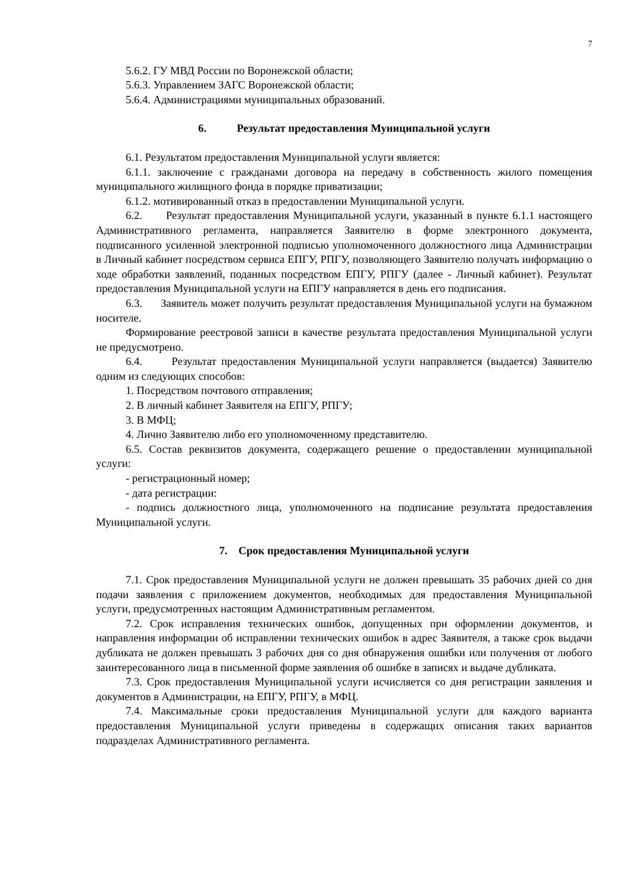7
5.6.2. ГУ МВД России по Воронежской области;
5.6.3. Управлением ЗАГС Воронежской области;
5.6.4. Администрациями муниципальных образований.
6. Результат предоставления Муниципальной услуги
6.1. Результатом предоставления Муниципальной услуги является:
6.1.1. заключение с гражданами договора на передачу в собственность жилого помещения муниципального жилищного фонда в порядке приватизации;
6.1.2. мотивированный отказ в предоставлении Муниципальной услуги.
6.2. Результат предоставления Муниципальной услуги, указанный в пункте 6.1.1 настоящего Административного регламента, направляется Заявителю в форме электронного документа, подписанного усиленной электронной подписью уполномоченного должностного лица Администрации в Личный кабинет посредством сервиса ЕПГУ, РПГУ, позволяющего Заявителю получать информацию о ходе обработки заявлений, поданных посредством ЕПГУ, РПГУ (далее - Личный кабинет). Результат предоставления Муниципальной услуги на ЕПГУ направляется в день его подписания.
6.3. Заявитель может получить результат предоставления Муниципальной услуги на бумажном носителе.
Формирование реестровой записи в качестве результата предоставления Муниципальной услуги не предусмотрено.
6.4. Результат предоставления Муниципальной услуги направляется (выдается) Заявителю одним из следующих способов:
1. Посредством почтового отправления;
2. В личный кабинет Заявителя на ЕПГУ, РПГУ;
3. В МФЦ;
4. Лично Заявителю либо его уполномоченному представителю.
6.5. Состав реквизитов документа, содержащего решение о предоставлении муниципальной услуги:
- регистрационный номер;
- дата регистрации:
- подпись должностного лица, уполномоченного на подписание результата предоставления Муниципальной услуги.
7. Срок предоставления Муниципальной услуги
7.1. Срок предоставления Муниципальной услуги не должен превышать 35 рабочих дней со дня подачи заявления с приложением документов, необходимых для предоставления Муниципальной услуги, предусмотренных настоящим Административным регламентом.
7.2. Срок исправления технических ошибок, допущенных при оформлении документов, и направления информации об исправлении технических ошибок в адрес Заявителя, а также срок выдачи дубликата не должен превышать 3 рабочих дня со дня обнаружения ошибки или получения от любого заинтересованного лица в письменной форме заявления об ошибке в записях и выдаче дубликата.
7.3. Срок предоставления Муниципальной услуги исчисляется со дня регистрации заявления и документов в Администрации, на ЕПГУ, РПГУ, в МФЦ.
7.4. Максимальные сроки предоставления Муниципальной услуги для каждого варианта предоставления Муниципальной услуги приведены в содержащих описания таких вариантов подразделах Административного регламента.